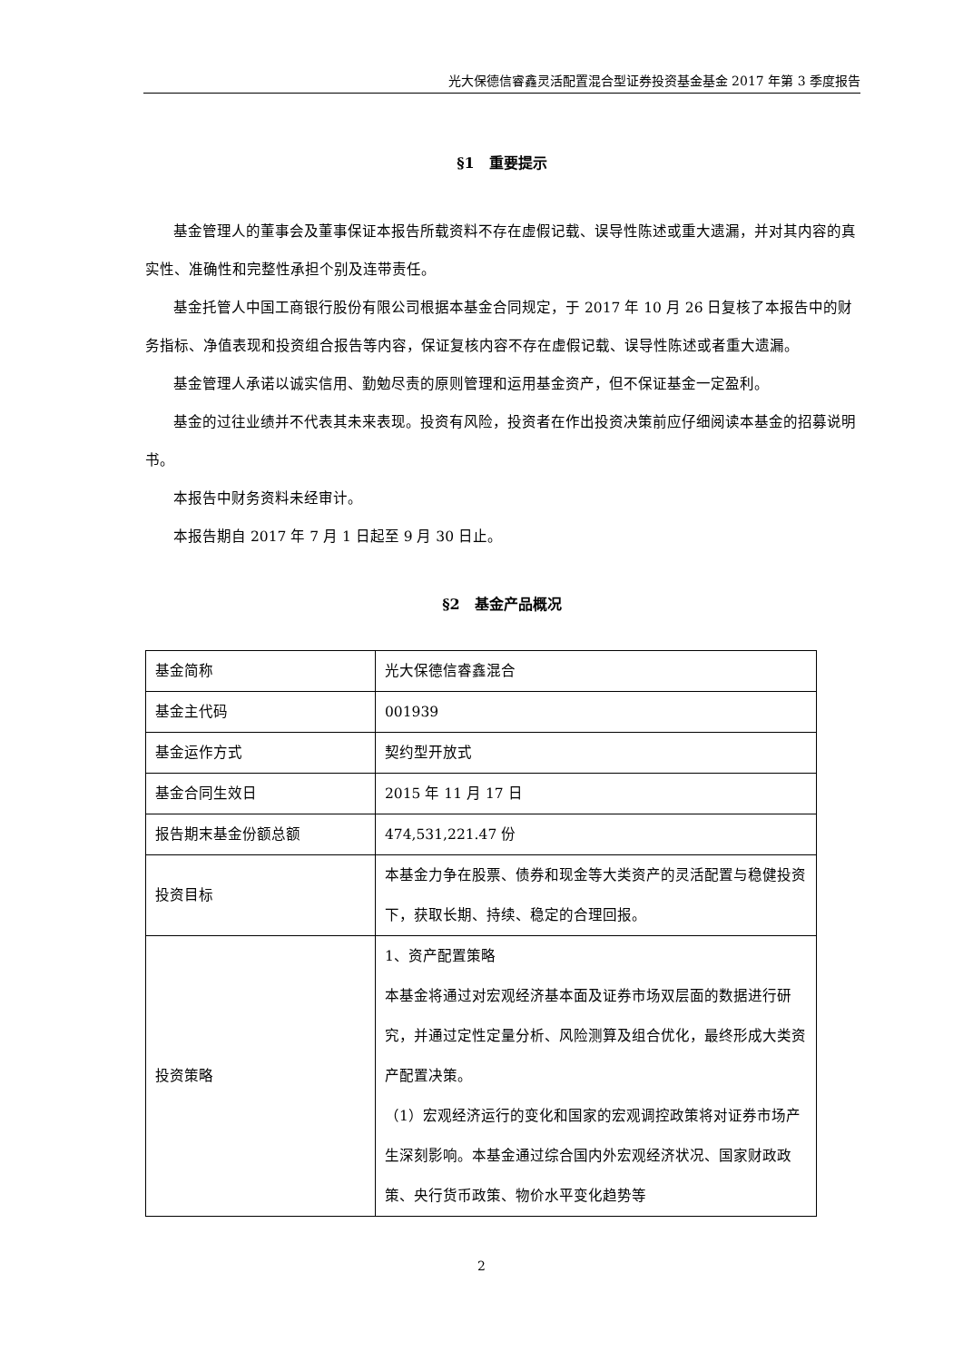光大保德信睿鑫灵活配置混合型证券投资基金基金 2017 年第 3 季度报告
§1　重要提示
基金管理人的董事会及董事保证本报告所载资料不存在虚假记载、误导性陈述或重大遗漏，并对其内容的真实性、准确性和完整性承担个别及连带责任。
基金托管人中国工商银行股份有限公司根据本基金合同规定，于 2017 年 10 月 26 日复核了本报告中的财务指标、净值表现和投资组合报告等内容，保证复核内容不存在虚假记载、误导性陈述或者重大遗漏。
基金管理人承诺以诚实信用、勤勉尽责的原则管理和运用基金资产，但不保证基金一定盈利。
基金的过往业绩并不代表其未来表现。投资有风险，投资者在作出投资决策前应仔细阅读本基金的招募说明书。
本报告中财务资料未经审计。
本报告期自 2017 年 7 月 1 日起至 9 月 30 日止。
§2　基金产品概况
| 基金简称 | 光大保德信睿鑫混合 |
| 基金主代码 | 001939 |
| 基金运作方式 | 契约型开放式 |
| 基金合同生效日 | 2015 年 11 月 17 日 |
| 报告期末基金份额总额 | 474,531,221.47 份 |
| 投资目标 | 本基金力争在股票、债券和现金等大类资产的灵活配置与稳健投资下，获取长期、持续、稳定的合理回报。 |
| 投资策略 | 1、资产配置策略 本基金将通过对宏观经济基本面及证券市场双层面的数据进行研究，并通过定性定量分析、风险测算及组合优化，最终形成大类资产配置决策。 （1）宏观经济运行的变化和国家的宏观调控政策将对证券市场产生深刻影响。本基金通过综合国内外宏观经济状况、国家财政政策、央行货币政策、物价水平变化趋势等 |
2